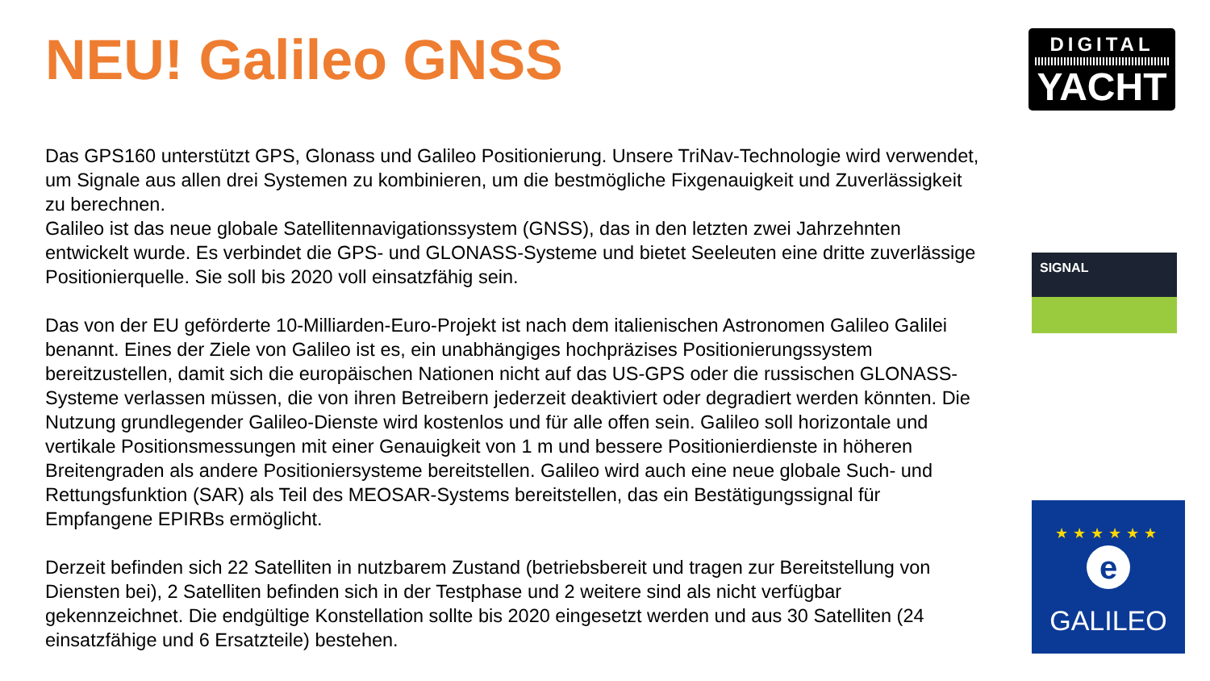NEU! Galileo GNSS
Das GPS160 unterstützt GPS, Glonass und Galileo Positionierung. Unsere TriNav-Technologie wird verwendet, um Signale aus allen drei Systemen zu kombinieren, um die bestmögliche Fixgenauigkeit und Zuverlässigkeit zu berechnen.
Galileo ist das neue globale Satellitennavigationssystem (GNSS), das in den letzten zwei Jahrzehnten entwickelt wurde. Es verbindet die GPS- und GLONASS-Systeme und bietet Seeleuten eine dritte zuverlässige Positionierquelle. Sie soll bis 2020 voll einsatzfähig sein.
Das von der EU geförderte 10-Milliarden-Euro-Projekt ist nach dem italienischen Astronomen Galileo Galilei benannt. Eines der Ziele von Galileo ist es, ein unabhängiges hochpräzises Positionierungssystem bereitzustellen, damit sich die europäischen Nationen nicht auf das US-GPS oder die russischen GLONASS-Systeme verlassen müssen, die von ihren Betreibern jederzeit deaktiviert oder degradiert werden könnten. Die Nutzung grundlegender Galileo-Dienste wird kostenlos und für alle offen sein. Galileo soll horizontale und vertikale Positionsmessungen mit einer Genauigkeit von 1 m und bessere Positionierdienste in höheren Breitengraden als andere Positioniersysteme bereitstellen. Galileo wird auch eine neue globale Such- und Rettungsfunktion (SAR) als Teil des MEOSAR-Systems bereitstellen, das ein Bestätigungssignal für Empfangene EPIRBs ermöglicht.
Derzeit befinden sich 22 Satelliten in nutzbarem Zustand (betriebsbereit und tragen zur Bereitstellung von Diensten bei), 2 Satelliten befinden sich in der Testphase und 2 weitere sind als nicht verfügbar gekennzeichnet. Die endgültige Konstellation sollte bis 2020 eingesetzt werden und aus 30 Satelliten (24 einsatzfähige und 6 Ersatzteile) bestehen.
DIGITAL
YACHT
SIGNAL
★★★★★★
e
GALILEO